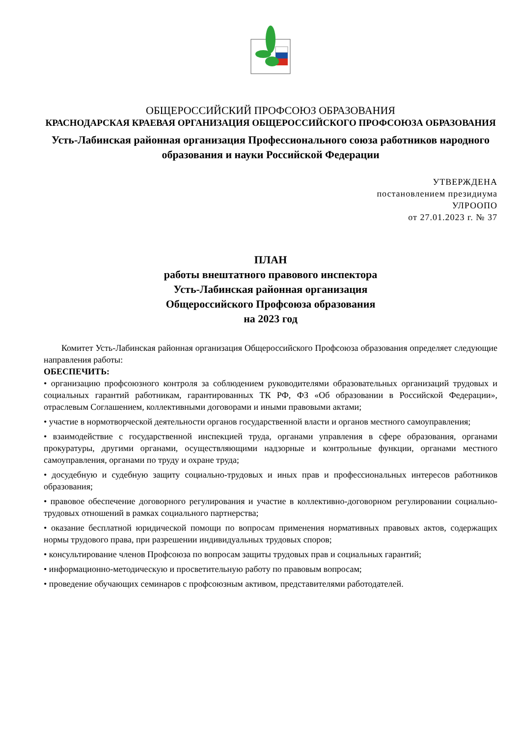ОБЩЕРОССИЙСКИЙ ПРОФСОЮЗ ОБРАЗОВАНИЯ
КРАСНОДАРСКАЯ КРАЕВАЯ ОРГАНИЗАЦИЯ ОБЩЕРОССИЙСКОГО ПРОФСОЮЗА ОБРАЗОВАНИЯ
Усть-Лабинская районная организация Профессионального союза работников народного образования и науки Российской Федерации
УТВЕРЖДЕНА
постановлением президиума
УЛРООПО
от 27.01.2023 г. № 37
ПЛАН
работы внештатного правового инспектора
Усть-Лабинская районная организация
Общероссийского Профсоюза образования
на 2023 год
Комитет Усть-Лабинская районная организация Общероссийского Профсоюза образования определяет следующие направления работы:
ОБЕСПЕЧИТЬ:
• организацию профсоюзного контроля за соблюдением руководителями образовательных организаций трудовых и социальных гарантий работникам, гарантированных ТК РФ, ФЗ «Об образовании в Российской Федерации», отраслевым Соглашением, коллективными договорами и иными правовыми актами;
• участие в нормотворческой деятельности органов государственной власти и органов местного самоуправления;
• взаимодействие с государственной инспекцией труда, органами управления в сфере образования, органами прокуратуры, другими органами, осуществляющими надзорные и контрольные функции, органами местного самоуправления, органами по труду и охране труда;
• досудебную и судебную защиту социально-трудовых и иных прав и профессиональных интересов работников образования;
• правовое обеспечение договорного регулирования и участие в коллективно-договорном регулировании социально-трудовых отношений в рамках социального партнерства;
• оказание бесплатной юридической помощи по вопросам применения нормативных правовых актов, содержащих нормы трудового права, при разрешении индивидуальных трудовых споров;
• консультирование членов Профсоюза по вопросам защиты трудовых прав и социальных гарантий;
• информационно-методическую и просветительную работу по правовым вопросам;
• проведение обучающих семинаров с профсоюзным активом, представителями работодателей.